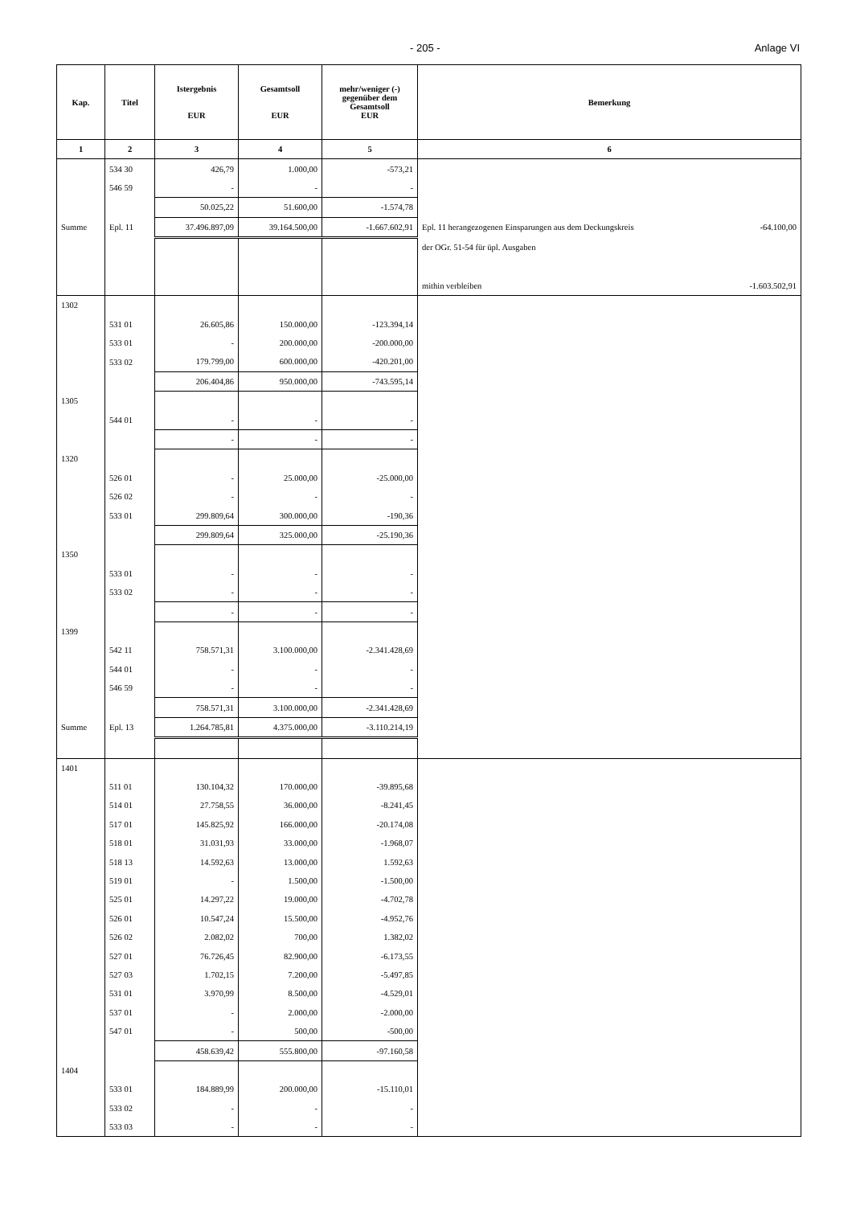- 205 - Anlage VI
| Kap. | Titel | Istergebnis EUR | Gesamtsoll EUR | mehr/weniger (-) gegenüber dem Gesamtsoll EUR | Bemerkung |
| --- | --- | --- | --- | --- | --- |
| 1 | 2 | 3 | 4 | 5 | 6 |
| | 534 30 | 426,79 | 1.000,00 | -573,21 | |
| | 546 59 | - | - | - | |
| | | 50.025,22 | 51.600,00 | -1.574,78 | |
| Summe | Epl. 11 | 37.496.897,09 | 39.164.500,00 | -1.667.602,91 | Epl. 11 herangezogenen Einsparungen aus dem Deckungskreis -64.100,00 |
| | | | | | der OGr. 51-54 für üpl. Ausgaben |
| | | | | | mithin verbleiben -1.603.502,91 |
| 1302 | | | | | |
| | 531 01 | 26.605,86 | 150.000,00 | -123.394,14 | |
| | 533 01 | - | 200.000,00 | -200.000,00 | |
| | 533 02 | 179.799,00 | 600.000,00 | -420.201,00 | |
| | | 206.404,86 | 950.000,00 | -743.595,14 | |
| 1305 | | | | | |
| | 544 01 | - | - | - | |
| | | - | - | - | |
| 1320 | | | | | |
| | 526 01 | - | 25.000,00 | -25.000,00 | |
| | 526 02 | - | - | - | |
| | 533 01 | 299.809,64 | 300.000,00 | -190,36 | |
| | | 299.809,64 | 325.000,00 | -25.190,36 | |
| 1350 | | | | | |
| | 533 01 | - | - | - | |
| | 533 02 | - | - | - | |
| | | - | - | - | |
| 1399 | | | | | |
| | 542 11 | 758.571,31 | 3.100.000,00 | -2.341.428,69 | |
| | 544 01 | - | - | - | |
| | 546 59 | - | - | - | |
| | | 758.571,31 | 3.100.000,00 | -2.341.428,69 | |
| Summe | Epl. 13 | 1.264.785,81 | 4.375.000,00 | -3.110.214,19 | |
| 1401 | | | | | |
| | 511 01 | 130.104,32 | 170.000,00 | -39.895,68 | |
| | 514 01 | 27.758,55 | 36.000,00 | -8.241,45 | |
| | 517 01 | 145.825,92 | 166.000,00 | -20.174,08 | |
| | 518 01 | 31.031,93 | 33.000,00 | -1.968,07 | |
| | 518 13 | 14.592,63 | 13.000,00 | 1.592,63 | |
| | 519 01 | - | 1.500,00 | -1.500,00 | |
| | 525 01 | 14.297,22 | 19.000,00 | -4.702,78 | |
| | 526 01 | 10.547,24 | 15.500,00 | -4.952,76 | |
| | 526 02 | 2.082,02 | 700,00 | 1.382,02 | |
| | 527 01 | 76.726,45 | 82.900,00 | -6.173,55 | |
| | 527 03 | 1.702,15 | 7.200,00 | -5.497,85 | |
| | 531 01 | 3.970,99 | 8.500,00 | -4.529,01 | |
| | 537 01 | - | 2.000,00 | -2.000,00 | |
| | 547 01 | - | 500,00 | -500,00 | |
| | | 458.639,42 | 555.800,00 | -97.160,58 | |
| 1404 | | | | | |
| | 533 01 | 184.889,99 | 200.000,00 | -15.110,01 | |
| | 533 02 | - | - | - | |
| | 533 03 | - | - | - | |